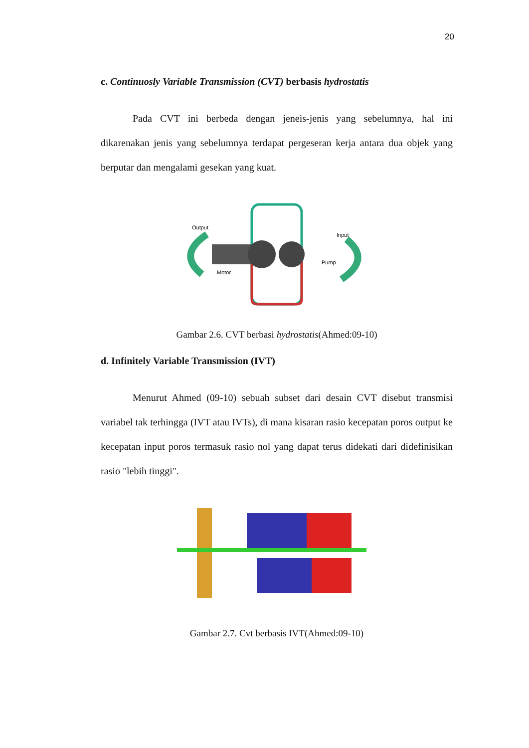20
c. Continuosly Variable Transmission (CVT) berbasis hydrostatis
Pada CVT ini berbeda dengan jeneis-jenis yang sebelumnya, hal ini dikarenakan jenis yang sebelumnya terdapat pergeseran kerja antara dua objek yang berputar dan mengalami gesekan yang kuat.
Output
Input
Motor
Pump
Gambar 2.6. CVT berbasi hydrostatis(Ahmed:09-10)
d. Infinitely Variable Transmission (IVT)
Menurut Ahmed (09-10) sebuah subset dari desain CVT disebut transmisi variabel tak terhingga (IVT atau IVTs), di mana kisaran rasio kecepatan poros output ke kecepatan input poros termasuk rasio nol yang dapat terus didekati dari didefinisikan rasio "lebih tinggi".
Gambar 2.7. Cvt berbasis IVT(Ahmed:09-10)